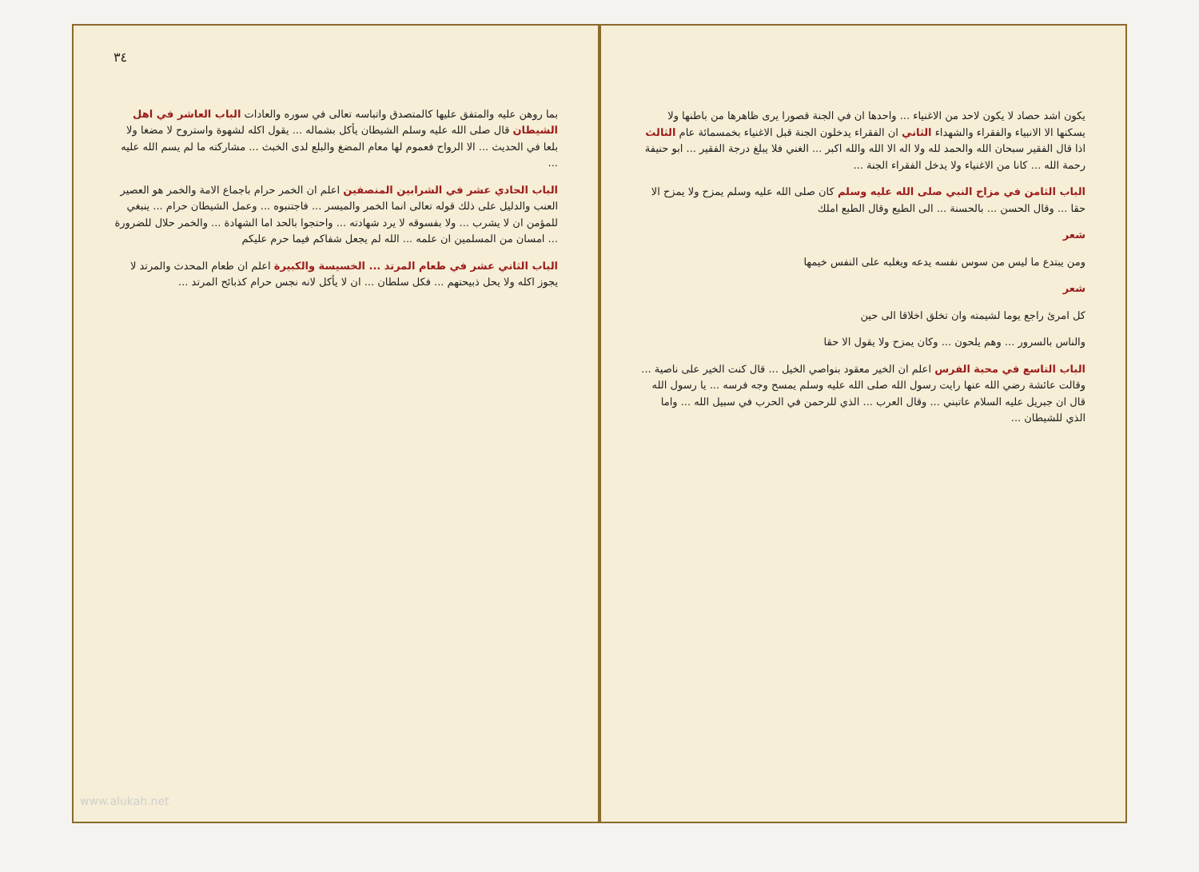٣٤
بما روهن عليه والمتفق عليها كالمتصدق واتباسه تعالى في سوره والعادات الباب العاشر في اهل الشيطان قال صلى الله عليه وسلم الشيطان يأكل بشماله ... يقول اكله لشهوة واستروح لا مضغا ولا بلعا في الحديث ... الا الرواح فعموم لها معام المضغ والبلع لدى الخبث ... مشاركته ما لم يسم الله عليه ...
الباب الحادي عشر في الشرابين المنصفين اعلم ان الخمر حرام باجماع الامة والخمر هو العصير العنب والدليل على ذلك قوله تعالى انما الخمر والميسر ... فاجتنبوه ... وعمل الشيطان حرام ... ينبغي للمؤمن ان لا يشرب ... ولا بفسوقه لا يرد شهادته ... واحتجوا بالحد اما الشهادة ... والخمر حلال للضرورة ... امسان من المسلمين ان علمه ... الله لم يجعل شفاكم فيما حرم عليكم
الباب الثاني عشر في طعام المرتد ... الخسيسة والكبيرة اعلم ان طعام المحدث والمرتد لا يجوز اكله ولا يحل ذبيحتهم ... فكل سلطان ... ان لا يأكل لانه نجس حرام كذبائح المرتد ...
يكون اشد حصاد لا يكون لاحد من الاغنياء ... واحدها ان في الجنة قصورا يرى ظاهرها من باطنها ولا يسكنها الا الانبياء والفقراء والشهداء الثاني ان الفقراء يدخلون الجنة قبل الاغنياء بخمسمائة عام الثالث اذا قال الفقير سبحان الله والحمد لله ولا اله الا الله والله اكبر ... الغني فلا يبلغ درجة الفقير ... ابو حنيفة رحمة الله ... كانا من الاغنياء ولا يدخل الفقراء الجنة ...
الباب الثامن في مزاح النبي صلى الله عليه وسلم كان صلى الله عليه وسلم يمزح ولا يمزح الا حقا ... وقال الحسن ... بالحسنة ... الى الطبع وقال الطبع املك
شعر
ومن يبتدع ما ليس من سوس نفسه يدعه ويغلبه على النفس خيمها
شعر
كل امرئ راجع يوما لشيمته وان تخلق اخلاقا الى حين
والناس بالسرور ... وهم يلحون ... وكان يمزح ولا يقول الا حقا
الباب التاسع في محبة الفرس اعلم ان الخير معقود بنواصي الخيل ... قال كنت الخير على ناصية ... وقالت عائشة رضي الله عنها رايت رسول الله صلى الله عليه وسلم يمسح وجه فرسه ... يا رسول الله قال ان جبريل عليه السلام عاتبني ... وقال العرب ... الذي للرحمن في الحرب في سبيل الله ... واما الذي للشيطان ...
www.alukah.net